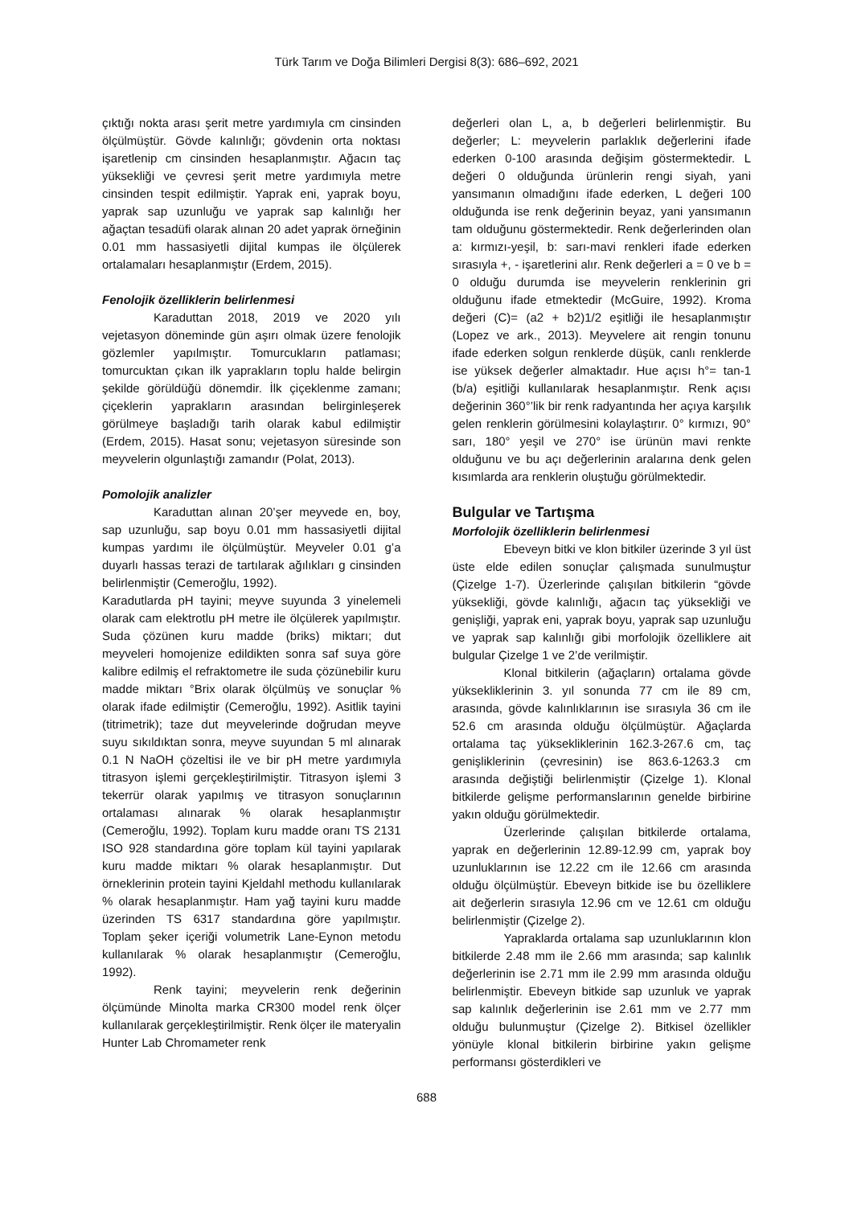Türk Tarım ve Doğa Bilimleri Dergisi 8(3): 686–692, 2021
çıktığı nokta arası şerit metre yardımıyla cm cinsinden ölçülmüştür. Gövde kalınlığı; gövdenin orta noktası işaretlenip cm cinsinden hesaplanmıştır. Ağacın taç yüksekliği ve çevresi şerit metre yardımıyla metre cinsinden tespit edilmiştir. Yaprak eni, yaprak boyu, yaprak sap uzunluğu ve yaprak sap kalınlığı her ağaçtan tesadüfi olarak alınan 20 adet yaprak örneğinin 0.01 mm hassasiyetli dijital kumpas ile ölçülerek ortalamaları hesaplanmıştır (Erdem, 2015).
Fenolojik özelliklerin belirlenmesi
Karaduttan 2018, 2019 ve 2020 yılı vejetasyon döneminde gün aşırı olmak üzere fenolojik gözlemler yapılmıştır. Tomurcukların patlaması; tomurcuktan çıkan ilk yaprakların toplu halde belirgin şekilde görüldüğü dönemdir. İlk çiçeklenme zamanı; çiçeklerin yaprakların arasından belirginleşerek görülmeye başladığı tarih olarak kabul edilmiştir (Erdem, 2015). Hasat sonu; vejetasyon süresinde son meyvelerin olgunlaştığı zamandır (Polat, 2013).
Pomolojik analizler
Karaduttan alınan 20’şer meyvede en, boy, sap uzunluğu, sap boyu 0.01 mm hassasiyetli dijital kumpas yardımı ile ölçülmüştür. Meyveler 0.01 g’a duyarlı hassas terazi de tartılarak ağılıkları g cinsinden belirlenmiştir (Cemeroğlu, 1992).
Karadutlarda pH tayini; meyve suyunda 3 yinelemeli olarak cam elektrotlu pH metre ile ölçülerek yapılmıştır. Suda çözünen kuru madde (briks) miktarı; dut meyveleri homojenize edildikten sonra saf suya göre kalibre edilmiş el refraktometre ile suda çözünebilir kuru madde miktarı °Brix olarak ölçülmüş ve sonuçlar % olarak ifade edilmiştir (Cemeroğlu, 1992). Asitlik tayini (titrimetrik); taze dut meyvelerinde doğrudan meyve suyu sıkıldıktan sonra, meyve suyundan 5 ml alınarak 0.1 N NaOH çözeltisi ile ve bir pH metre yardımıyla titrasyon işlemi gerçekleştirilmiştir. Titrasyon işlemi 3 tekerrür olarak yapılmış ve titrasyon sonuçlarının ortalaması alınarak % olarak hesaplanmıştır (Cemeroğlu, 1992). Toplam kuru madde oranı TS 2131 ISO 928 standardına göre toplam kül tayini yapılarak kuru madde miktarı % olarak hesaplanmıştır. Dut örneklerinin protein tayini Kjeldahl methodu kullanılarak % olarak hesaplanmıştır. Ham yağ tayini kuru madde üzerinden TS 6317 standardına göre yapılmıştır. Toplam şeker içeriği volumetrik Lane-Eynon metodu kullanılarak % olarak hesaplanmıştır (Cemeroğlu, 1992).
Renk tayini; meyvelerin renk değerinin ölçümünde Minolta marka CR300 model renk ölçer kullanılarak gerçekleştirilmiştir. Renk ölçer ile materyalin Hunter Lab Chromameter renk
değerleri olan L, a, b değerleri belirlenmiştir. Bu değerler; L: meyvelerin parlaklık değerlerini ifade ederken 0-100 arasında değişim göstermektedir. L değeri 0 olduğunda ürünlerin rengi siyah, yani yansımanın olmadığını ifade ederken, L değeri 100 olduğunda ise renk değerinin beyaz, yani yansımanın tam olduğunu göstermektedir. Renk değerlerinden olan a: kırmızı-yeşil, b: sarı-mavi renkleri ifade ederken sırasıyla +, - işaretlerini alır. Renk değerleri a = 0 ve b = 0 olduğu durumda ise meyvelerin renklerinin gri olduğunu ifade etmektedir (McGuire, 1992). Kroma değeri (C)= (a2 + b2)1/2 eşitliği ile hesaplanmıştır (Lopez ve ark., 2013). Meyvelere ait rengin tonunu ifade ederken solgun renklerde düşük, canlı renklerde ise yüksek değerler almaktadır. Hue açısı h°= tan-1 (b/a) eşitliği kullanılarak hesaplanmıştır. Renk açısı değerinin 360°’lik bir renk radyantında her açıya karşılık gelen renklerin görülmesini kolaylaştırır. 0° kırmızı, 90° sarı, 180° yeşil ve 270° ise ürünün mavi renkte olduğunu ve bu açı değerlerinin aralarına denk gelen kısımlarda ara renklerin oluştuğu görülmektedir.
Bulgular ve Tartışma
Morfolojik özelliklerin belirlenmesi
Ebeveyn bitki ve klon bitkiler üzerinde 3 yıl üst üste elde edilen sonuçlar çalışmada sunulmuştur (Çizelge 1-7). Üzerlerinde çalışılan bitkilerin “gövde yüksekliği, gövde kalınlığı, ağacın taç yüksekliği ve genişliği, yaprak eni, yaprak boyu, yaprak sap uzunluğu ve yaprak sap kalınlığı gibi morfolojik özelliklere ait bulgular Çizelge 1 ve 2’de verilmiştir.
Klonal bitkilerin (ağaçların) ortalama gövde yüksekliklerinin 3. yıl sonunda 77 cm ile 89 cm, arasında, gövde kalınlıklarının ise sırasıyla 36 cm ile 52.6 cm arasında olduğu ölçülmüştür. Ağaçlarda ortalama taç yüksekliklerinin 162.3-267.6 cm, taç genişliklerinin (çevresinin) ise 863.6-1263.3 cm arasında değiştiği belirlenmiştir (Çizelge 1). Klonal bitkilerde gelişme performanslarının genelde birbirine yakın olduğu görülmektedir.
Üzerlerinde çalışılan bitkilerde ortalama, yaprak en değerlerinin 12.89-12.99 cm, yaprak boy uzunluklarının ise 12.22 cm ile 12.66 cm arasında olduğu ölçülmüştür. Ebeveyn bitkide ise bu özelliklere ait değerlerin sırasıyla 12.96 cm ve 12.61 cm olduğu belirlenmiştir (Çizelge 2).
Yapraklarda ortalama sap uzunluklarının klon bitkilerde 2.48 mm ile 2.66 mm arasında; sap kalınlık değerlerinin ise 2.71 mm ile 2.99 mm arasında olduğu belirlenmiştir. Ebeveyn bitkide sap uzunluk ve yaprak sap kalınlık değerlerinin ise 2.61 mm ve 2.77 mm olduğu bulunmuştur (Çizelge 2). Bitkisel özellikler yönüyle klonal bitkilerin birbirine yakın gelişme performansı gösterdikleri ve
688